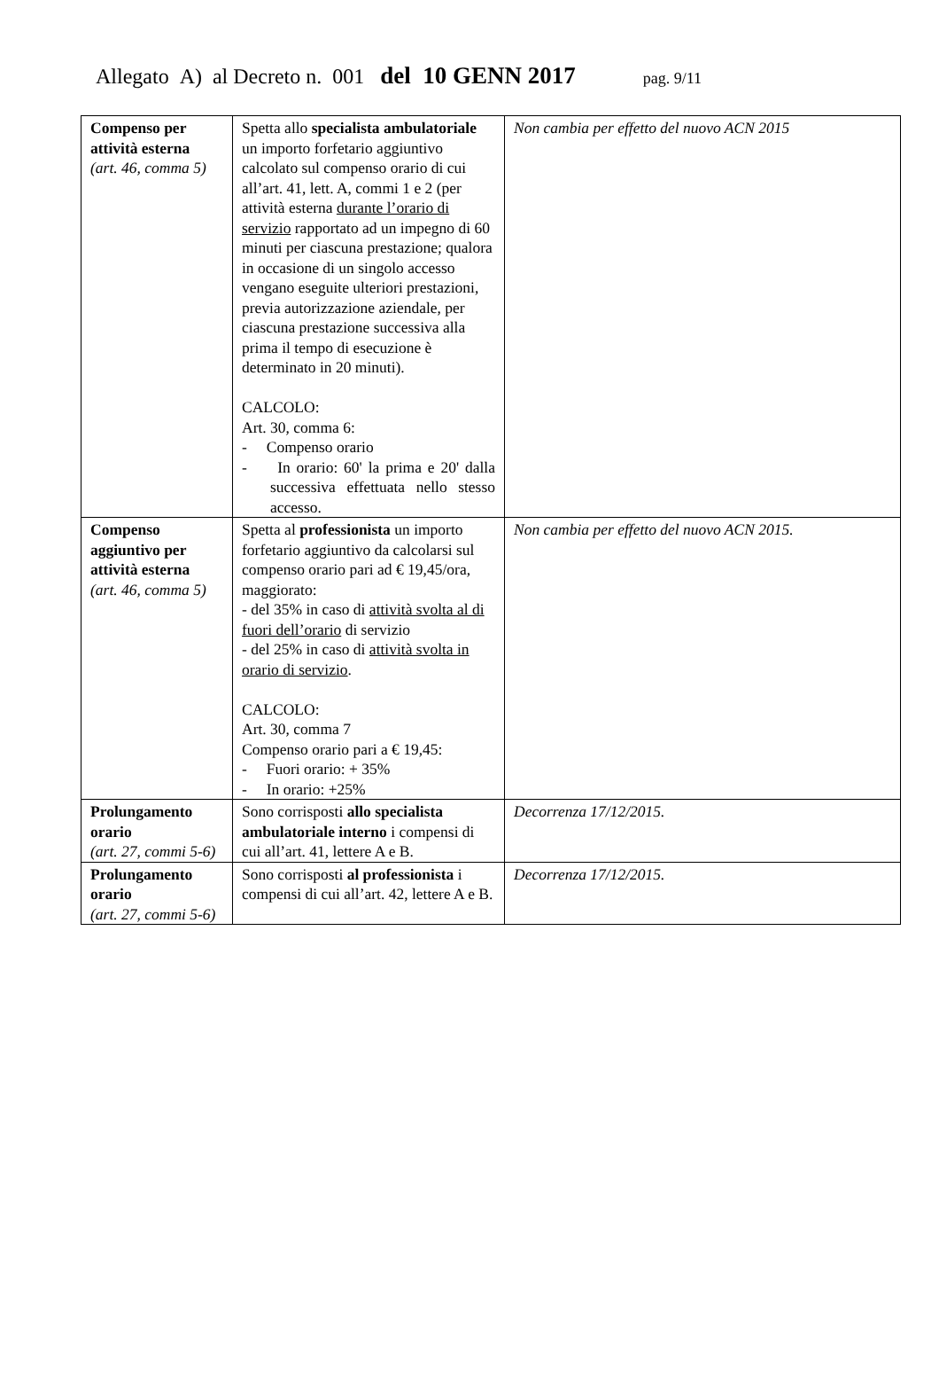Allegato A) al Decreto n. 001 del 10 GENN 2017 pag. 9/11
| Compenso per attività esterna (art. 46, comma 5) | Spetta allo specialista ambulatoriale un importo forfetario aggiuntivo calcolato sul compenso orario di cui all’art. 41, lett. A, commi 1 e 2 (per attività esterna durante l’orario di servizio rapportato ad un impegno di 60 minuti per ciascuna prestazione; qualora in occasione di un singolo accesso vengano eseguite ulteriori prestazioni, previa autorizzazione aziendale, per ciascuna prestazione successiva alla prima il tempo di esecuzione è determinato in 20 minuti). CALCOLO: Art. 30, comma 6: - Compenso orario - In orario: 60' la prima e 20' dalla successiva effettuata nello stesso accesso. | Non cambia per effetto del nuovo ACN 2015 |
| Compenso aggiuntivo per attività esterna (art. 46, comma 5) | Spetta al professionista un importo forfetario aggiuntivo da calcolarsi sul compenso orario pari ad € 19,45/ora, maggiorato: - del 35% in caso di attività svolta al di fuori dell’orario di servizio - del 25% in caso di attività svolta in orario di servizio . CALCOLO: Art. 30, comma 7 Compenso orario pari a € 19,45: - Fuori orario: + 35% - In orario: +25% | Non cambia per effetto del nuovo ACN 2015. |
| Prolungamento orario (art. 27, commi 5-6) | Sono corrisposti allo specialista ambulatoriale interno i compensi di cui all’art. 41, lettere A e B. | Decorrenza 17/12/2015. |
| Prolungamento orario (art. 27, commi 5-6) | Sono corrisposti al professionista i compensi di cui all’art. 42, lettere A e B. | Decorrenza 17/12/2015. |